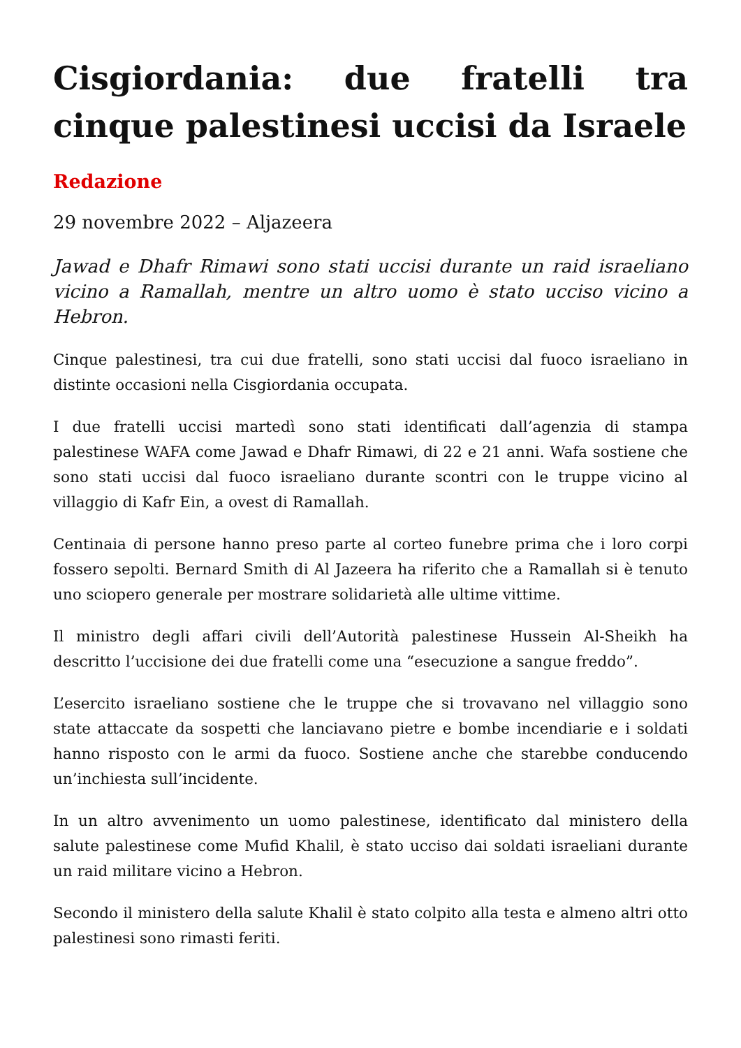Cisgiordania: due fratelli tra cinque palestinesi uccisi da Israele
Redazione
29 novembre 2022 – Aljazeera
Jawad e Dhafr Rimawi sono stati uccisi durante un raid israeliano vicino a Ramallah, mentre un altro uomo è stato ucciso vicino a Hebron.
Cinque palestinesi, tra cui due fratelli, sono stati uccisi dal fuoco israeliano in distinte occasioni nella Cisgiordania occupata.
I due fratelli uccisi martedì sono stati identificati dall’agenzia di stampa palestinese WAFA come Jawad e Dhafr Rimawi, di 22 e 21 anni. Wafa sostiene che sono stati uccisi dal fuoco israeliano durante scontri con le truppe vicino al villaggio di Kafr Ein, a ovest di Ramallah.
Centinaia di persone hanno preso parte al corteo funebre prima che i loro corpi fossero sepolti. Bernard Smith di Al Jazeera ha riferito che a Ramallah si è tenuto uno sciopero generale per mostrare solidarietà alle ultime vittime.
Il ministro degli affari civili dell’Autorità palestinese Hussein Al-Sheikh ha descritto l’uccisione dei due fratelli come una “esecuzione a sangue freddo”.
L’esercito israeliano sostiene che le truppe che si trovavano nel villaggio sono state attaccate da sospetti che lanciavano pietre e bombe incendiarie e i soldati hanno risposto con le armi da fuoco. Sostiene anche che starebbe conducendo un’inchiesta sull’incidente.
In un altro avvenimento un uomo palestinese, identificato dal ministero della salute palestinese come Mufid Khalil, è stato ucciso dai soldati israeliani durante un raid militare vicino a Hebron.
Secondo il ministero della salute Khalil è stato colpito alla testa e almeno altri otto palestinesi sono rimasti feriti.